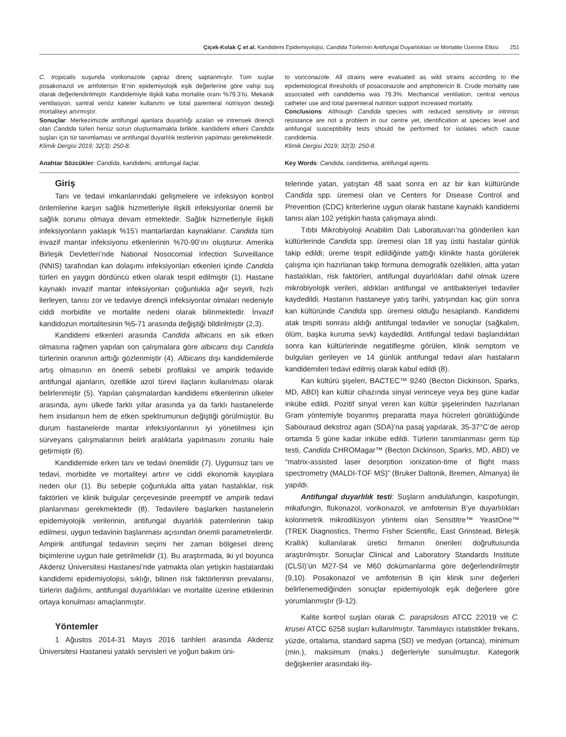Çiçek-Kolak Ç et al. Kandidemi Epidemiyolojisi, Candida Türlerinin Antifungal Duyarlılıkları ve Mortalite Üzerine Etkisi 251
C. tropicalis suşunda vorikonazole çapraz direnç saptanmıştır. Tüm suşlar posakonazol ve amfoterisin B’nin epidemiyolojik eşik değerlerine göre vahşi suş olarak değerlendirilmiştir. Kandidemiyle ilişkili kaba mortalite oranı %79.3’tü. Mekanik ventilasyon, santral venöz kateter kullanımı ve total parenteral nütrisyon desteği mortaliteyi artırmıştır.
Sonuçlar: Merkezimizde antifungal ajanlara duyarlılığı azalan ve intrensek dirençli olan Candida türleri henüz sorun oluşturmamakla birlikte, kandidemi etkeni Candida suşları için tür tanımlaması ve antifungal duyarlılık testlerinin yapılması gerekmektedir.
Klimik Dergisi 2019; 32(3): 250-8.
to voriconazole. All strains were evaluated as wild strains according to the epidemiological thresholds of posaconazole and amphotericin B. Crude mortality rate associated with candidemia was 79.3%. Mechanical ventilation, central venous catheter use and total parenteral nutrition support increased mortality.
Conclusions: Although Candida species with reduced sensitivity or intrinsic resistance are not a problem in our centre yet, identification at species level and antifungal susceptibility tests should be performed for isolates which cause candidemia.
Klimik Dergisi 2019; 32(3): 250-8.
Anahtar Sözcükler: Candida, kandidemi, antifungal ilaçlar.
Key Words: Candida, candidemia, antifungal agents.
Giriş
Tanı ve tedavi imkanlarındaki gelişmelere ve infeksiyon kontrol önlemlerine karşın sağlık hizmetleriyle ilişkili infeksiyonlar önemli bir sağlık sorunu olmaya devam etmektedir. Sağlık hizmetleriyle ilişkili infeksiyonların yaklaşık %15’i mantarlardan kaynaklanır. Candida tüm invazif mantar infeksiyonu etkenlerinin %70-90’ını oluşturur. Amerika Birleşik Devletleri’nde National Nosocomial Infection Surveillance (NNIS) tarafından kan dolaşımı infeksiyonları etkenleri içinde Candida türleri en yaygın dördüncü etken olarak tespit edilmiştir (1). Hastane kaynaklı invazif mantar infeksiyonları çoğunlukla ağır seyirli, hızlı ilerleyen, tanısı zor ve tedaviye dirençli infeksiyonlar olmaları nedeniyle ciddi morbidite ve mortalite nedeni olarak bilinmektedir. İnvazif kandidozun mortalitesinin %5-71 arasında değiştiği bildirilmiştir (2,3).
Kandidemi etkenleri arasında Candida albicans en sık etken olmasına rağmen yapılan son çalışmalara göre albicans dışı Candida türlerinin oranının arttığı gözlenmiştir (4). Albicans dışı kandidemilerde artış olmasının en önemli sebebi profilaksi ve ampirik tedavide antifungal ajanların, özellikle azol türevi ilaçların kullanılması olarak belirlenmiştir (5). Yapılan çalışmalardan kandidemi etkenlerinin ülkeler arasında, aynı ülkede farklı yıllar arasında ya da farklı hastanelerde hem insidansın hem de etken spektrumunun değiştiği görülmüştür. Bu durum hastanelerde mantar infeksiyonlarının iyi yönetilmesi için sürveyans çalışmalarının belirli aralıklarla yapılmasını zorunlu hale getirmiştir (6).
Kandidemide erken tanı ve tedavi önemlidir (7). Uygunsuz tanı ve tedavi, morbidite ve mortaliteyi artırır ve ciddi ekonomik kayıplara neden olur (1). Bu sebeple çoğunlukla altta yatan hastalıklar, risk faktörleri ve klinik bulgular çerçevesinde preemptif ve ampirik tedavi planlanması gerekmektedir (8). Tedavilere başlarken hastanelerin epidemiyolojik verilerinin, antifungal duyarlılık paternlerinin takip edilmesi, uygun tedavinin başlanması açısından önemli parametrelerdir. Ampirik antifungal tedavinin seçimi her zaman bölgesel direnç biçimlerine uygun hale getirilmelidir (1). Bu araştırmada, iki yıl boyunca Akdeniz Üniversitesi Hastanesi’nde yatmakta olan yetişkin hastalardaki kandidemi epidemiyolojisi, sıklığı, bilinen risk faktörlerinin prevalansı, türlerin dağılımı, antifungal duyarlılıkları ve mortalite üzerine etkilerinin ortaya konulması amaçlanmıştır.
Yöntemler
1 Ağustos 2014-31 Mayıs 2016 tarihleri arasında Akdeniz Üniversitesi Hastanesi yataklı servisleri ve yoğun bakım üni-
telerinde yatan, yatıştan 48 saat sonra en az bir kan kültüründe Candida spp. üremesi olan ve Centers for Disease Control and Prevention (CDC) kriterlerine uygun olarak hastane kaynaklı kandidemi tanısı alan 102 yetişkin hasta çalışmaya alındı.
Tıbbi Mikrobiyoloji Anabilim Dalı Laboratuvarı’na gönderilen kan kültürlerinde Candida spp. üremesi olan 18 yaş üstü hastalar günlük takip edildi; üreme tespit edildiğinde yattığı klinikte hasta görülerek çalışma için hazırlanan takip formuna demografik özellikleri, altta yatan hastalıkları, risk faktörleri, antifungal duyarlılıkları dahil olmak üzere mikrobiyolojik verileri, aldıkları antifungal ve antibakteriyel tedaviler kaydedildi. Hastanın hastaneye yatış tarihi, yatışından kaç gün sonra kan kültüründe Candida spp. üremesi olduğu hesaplandı. Kandidemi atak tespiti sonrası aldığı antifungal tedaviler ve sonuçlar (sağkalım, ölüm, başka kuruma sevk) kaydedildi. Antifungal tedavi başlandıktan sonra kan kültürlerinde negatifleşme görülen, klinik semptom ve bulguları gerileyen ve 14 günlük antifungal tedavi alan hastaların kandidemileri tedavi edilmiş olarak kabul edildi (8).
Kan kültürü şişeleri, BACTEC™ 9240 (Becton Dickinson, Sparks, MD, ABD) kan kültür cihazında sinyal verinceye veya beş güne kadar inkübe edildi. Pozitif sinyal veren kan kültür şişelerinden hazırlanan Gram yöntemiyle boyanmış preparatta maya hücreleri görüldüğünde Sabouraud dekstroz agarı (SDA)’na pasaj yapılarak, 35-37°C’de aerop ortamda 5 güne kadar inkübe edildi. Türlerin tanımlanması germ tüp testi, Candida CHROMagar™ (Becton Dickinson, Sparks, MD, ABD) ve “matrix-assisted laser desorption ionization-time of flight mass spectrometry (MALDI-TOF MS)” (Bruker Daltonik, Bremen, Almanya) ile yapıldı.
Antifungal duyarlılık testi: Suşların anidulafungin, kaspofungin, mikafungin, flukonazol, vorikonazol, ve amfoterisin B’ye duyarlılıkları kolorimetrik mikrodilüsyon yöntemi olan Sensititre™ YeastOne™ (TREK Diagnostics, Thermo Fisher Scientific, East Grinstead, Birleşik Krallık) kullanılarak üretici firmanın önerileri doğrultusunda araştırılmıştır. Sonuçlar Clinical and Laboratory Standards Institute (CLSI)’ün M27-S4 ve M60 dokümanlarına göre değerlendirilmiştir (9,10). Posakonazol ve amfoterisin B için klinik sınır değerleri belirlenemediğinden sonuçlar epidemiyolojik eşik değerlere göre yorumlanmıştır (9-12).
Kalite kontrol suşları olarak C. parapsilosis ATCC 22019 ve C. krusei ATCC 6258 suşları kullanılmıştır. Tanımlayıcı istatistikler frekans, yüzde, ortalama, standard sapma (SD) ve medyan (ortanca), minimum (min.), maksimum (maks.) değerleriyle sunulmuştur. Kategorik değişkenler arasındaki iliş-